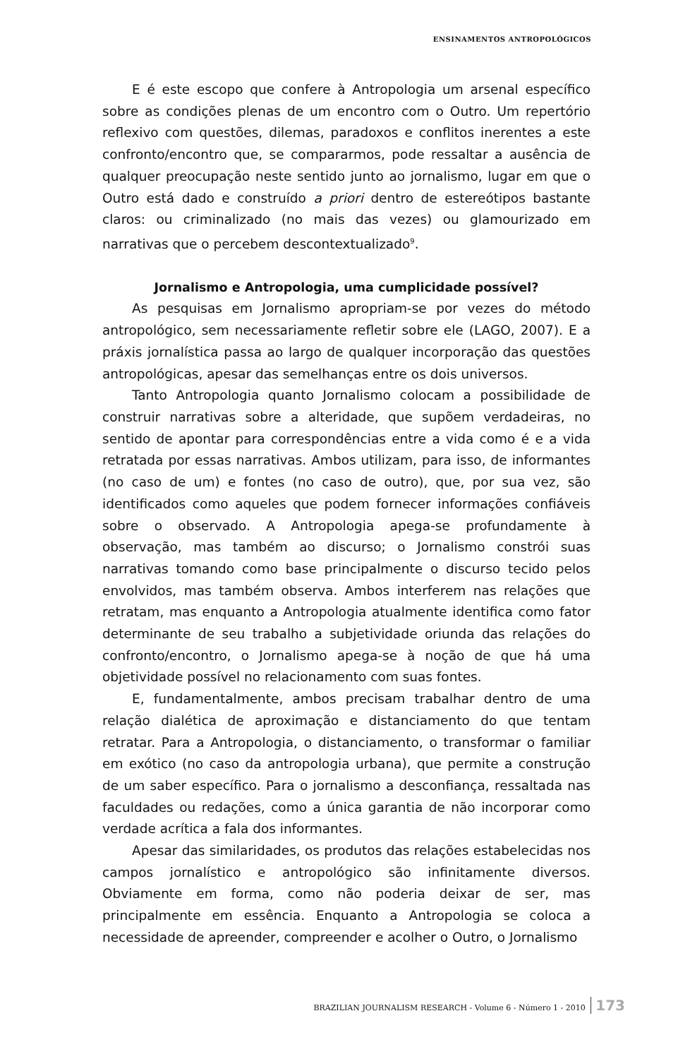ENSINAMENTOS ANTROPOLÓGICOS
E é este escopo que confere à Antropologia um arsenal específico sobre as condições plenas de um encontro com o Outro. Um repertório reflexivo com questões, dilemas, paradoxos e conflitos inerentes a este confronto/encontro que, se compararmos, pode ressaltar a ausência de qualquer preocupação neste sentido junto ao jornalismo, lugar em que o Outro está dado e construído a priori dentro de estereótipos bastante claros: ou criminalizado (no mais das vezes) ou glamourizado em narrativas que o percebem descontextualizado<sup>9</sup>.
Jornalismo e Antropologia, uma cumplicidade possível?
As pesquisas em Jornalismo apropriam-se por vezes do método antropológico, sem necessariamente refletir sobre ele (LAGO, 2007). E a práxis jornalística passa ao largo de qualquer incorporação das questões antropológicas, apesar das semelhanças entre os dois universos.
Tanto Antropologia quanto Jornalismo colocam a possibilidade de construir narrativas sobre a alteridade, que supõem verdadeiras, no sentido de apontar para correspondências entre a vida como é e a vida retratada por essas narrativas. Ambos utilizam, para isso, de informantes (no caso de um) e fontes (no caso de outro), que, por sua vez, são identificados como aqueles que podem fornecer informações confiáveis sobre o observado. A Antropologia apega-se profundamente à observação, mas também ao discurso; o Jornalismo constrói suas narrativas tomando como base principalmente o discurso tecido pelos envolvidos, mas também observa. Ambos interferem nas relações que retratam, mas enquanto a Antropologia atualmente identifica como fator determinante de seu trabalho a subjetividade oriunda das relações do confronto/encontro, o Jornalismo apega-se à noção de que há uma objetividade possível no relacionamento com suas fontes.
E, fundamentalmente, ambos precisam trabalhar dentro de uma relação dialética de aproximação e distanciamento do que tentam retratar. Para a Antropologia, o distanciamento, o transformar o familiar em exótico (no caso da antropologia urbana), que permite a construção de um saber específico. Para o jornalismo a desconfiança, ressaltada nas faculdades ou redações, como a única garantia de não incorporar como verdade acrítica a fala dos informantes.
Apesar das similaridades, os produtos das relações estabelecidas nos campos jornalístico e antropológico são infinitamente diversos. Obviamente em forma, como não poderia deixar de ser, mas principalmente em essência. Enquanto a Antropologia se coloca a necessidade de apreender, compreender e acolher o Outro, o Jornalismo
BRAZILIAN JOURNALISM RESEARCH - Volume 6 - Número 1 - 2010 173